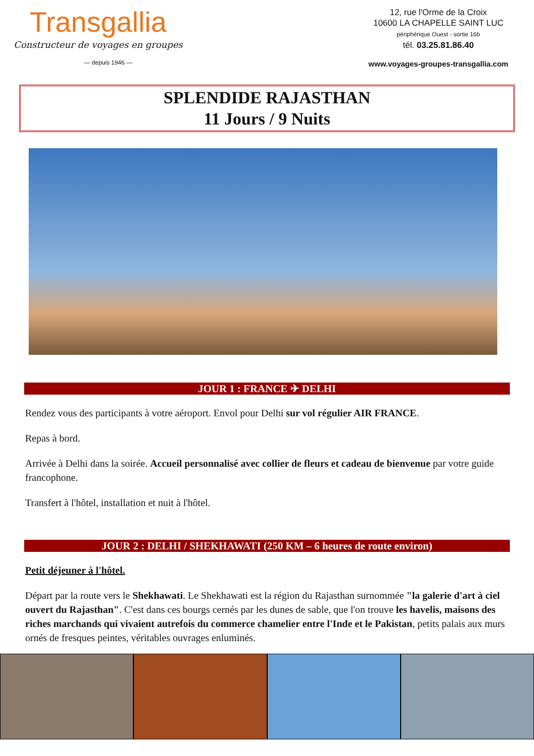Transgallia
Constructeur de voyages en groupes
— depuis 1946 —
12, rue l'Orme de la Croix
10600 LA CHAPELLE SAINT LUC
périphérique Ouest - sortie 16b
tél. 03.25.81.86.40
www.voyages-groupes-transgallia.com
SPLENDIDE RAJASTHAN
11 Jours / 9 Nuits
JOUR 1 : FRANCE ✈ DELHI
Rendez vous des participants à votre aéroport. Envol pour Delhi sur vol régulier AIR FRANCE.
Repas à bord.
Arrivée à Delhi dans la soirée. Accueil personnalisé avec collier de fleurs et cadeau de bienvenue par votre guide francophone.
Transfert à l'hôtel, installation et nuit à l'hôtel.
JOUR 2 : DELHI / SHEKHAWATI (250 KM – 6 heures de route environ)
Petit déjeuner à l'hôtel.
Départ par la route vers le Shekhawati. Le Shekhawati est la région du Rajasthan surnommée "la galerie d'art à ciel ouvert du Rajasthan". C'est dans ces bourgs cernés par les dunes de sable, que l'on trouve les havelis, maisons des riches marchands qui vivaient autrefois du commerce chamelier entre l'Inde et le Pakistan, petits palais aux murs ornés de fresques peintes, véritables ouvrages enluminés.